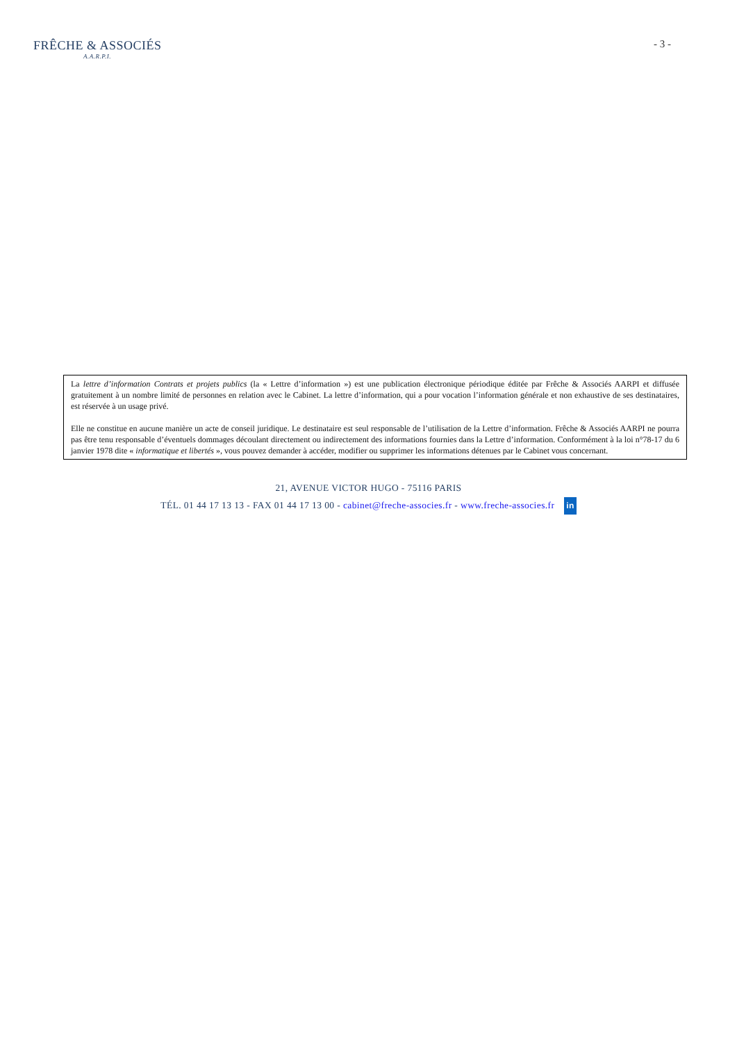FRÊCHE & ASSOCIÉS
A.A.R.P.I.
- 3 -
La lettre d’information Contrats et projets publics (la « Lettre d’information ») est une publication électronique périodique éditée par Frêche & Associés AARPI et diffusée gratuitement à un nombre limité de personnes en relation avec le Cabinet. La lettre d’information, qui a pour vocation l’information générale et non exhaustive de ses destinataires, est réservée à un usage privé.
Elle ne constitue en aucune manière un acte de conseil juridique. Le destinataire est seul responsable de l’utilisation de la Lettre d’information. Frêche & Associés AARPI ne pourra pas être tenu responsable d’éventuels dommages découlant directement ou indirectement des informations fournies dans la Lettre d’information. Conformément à la loi n°78-17 du 6 janvier 1978 dite « informatique et libertés », vous pouvez demander à accéder, modifier ou supprimer les informations détenues par le Cabinet vous concernant.
21, AVENUE VICTOR HUGO - 75116 PARIS
TÉL. 01 44 17 13 13 - FAX 01 44 17 13 00 - cabinet@freche-associes.fr - www.freche-associes.fr in